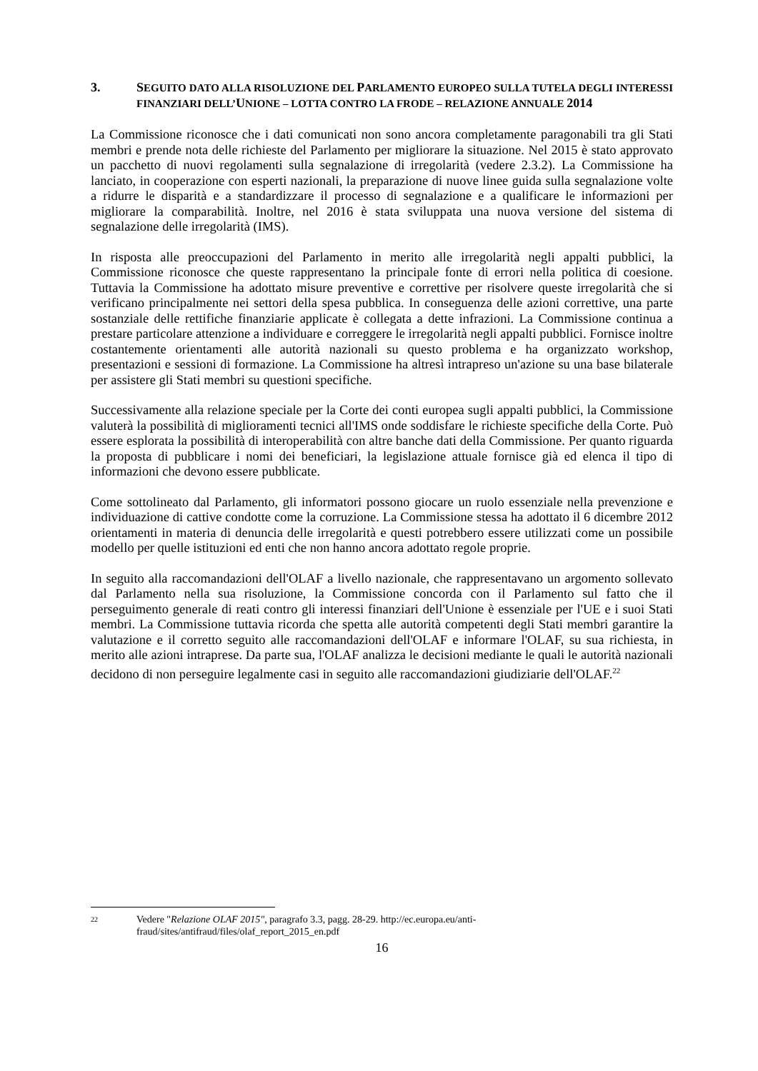3. SEGUITO DATO ALLA RISOLUZIONE DEL PARLAMENTO EUROPEO SULLA TUTELA DEGLI INTERESSI FINANZIARI DELL’UNIONE – LOTTA CONTRO LA FRODE – RELAZIONE ANNUALE 2014
La Commissione riconosce che i dati comunicati non sono ancora completamente paragonabili tra gli Stati membri e prende nota delle richieste del Parlamento per migliorare la situazione. Nel 2015 è stato approvato un pacchetto di nuovi regolamenti sulla segnalazione di irregolarità (vedere 2.3.2). La Commissione ha lanciato, in cooperazione con esperti nazionali, la preparazione di nuove linee guida sulla segnalazione volte a ridurre le disparità e a standardizzare il processo di segnalazione e a qualificare le informazioni per migliorare la comparabilità. Inoltre, nel 2016 è stata sviluppata una nuova versione del sistema di segnalazione delle irregolarità (IMS).
In risposta alle preoccupazioni del Parlamento in merito alle irregolarità negli appalti pubblici, la Commissione riconosce che queste rappresentano la principale fonte di errori nella politica di coesione. Tuttavia la Commissione ha adottato misure preventive e correttive per risolvere queste irregolarità che si verificano principalmente nei settori della spesa pubblica. In conseguenza delle azioni correttive, una parte sostanziale delle rettifiche finanziarie applicate è collegata a dette infrazioni. La Commissione continua a prestare particolare attenzione a individuare e correggere le irregolarità negli appalti pubblici. Fornisce inoltre costantemente orientamenti alle autorità nazionali su questo problema e ha organizzato workshop, presentazioni e sessioni di formazione. La Commissione ha altresì intrapreso un'azione su una base bilaterale per assistere gli Stati membri su questioni specifiche.
Successivamente alla relazione speciale per la Corte dei conti europea sugli appalti pubblici, la Commissione valuterà la possibilità di miglioramenti tecnici all'IMS onde soddisfare le richieste specifiche della Corte. Può essere esplorata la possibilità di interoperabilità con altre banche dati della Commissione. Per quanto riguarda la proposta di pubblicare i nomi dei beneficiari, la legislazione attuale fornisce già ed elenca il tipo di informazioni che devono essere pubblicate.
Come sottolineato dal Parlamento, gli informatori possono giocare un ruolo essenziale nella prevenzione e individuazione di cattive condotte come la corruzione. La Commissione stessa ha adottato il 6 dicembre 2012 orientamenti in materia di denuncia delle irregolarità e questi potrebbero essere utilizzati come un possibile modello per quelle istituzioni ed enti che non hanno ancora adottato regole proprie.
In seguito alla raccomandazioni dell'OLAF a livello nazionale, che rappresentavano un argomento sollevato dal Parlamento nella sua risoluzione, la Commissione concorda con il Parlamento sul fatto che il perseguimento generale di reati contro gli interessi finanziari dell'Unione è essenziale per l'UE e i suoi Stati membri. La Commissione tuttavia ricorda che spetta alle autorità competenti degli Stati membri garantire la valutazione e il corretto seguito alle raccomandazioni dell'OLAF e informare l'OLAF, su sua richiesta, in merito alle azioni intraprese. Da parte sua, l'OLAF analizza le decisioni mediante le quali le autorità nazionali decidono di non perseguire legalmente casi in seguito alle raccomandazioni giudiziarie dell'OLAF.<sup>22</sup>
22 Vedere "Relazione OLAF 2015", paragrafo 3.3, pagg. 28-29. http://ec.europa.eu/anti-fraud/sites/antifraud/files/olaf_report_2015_en.pdf
16